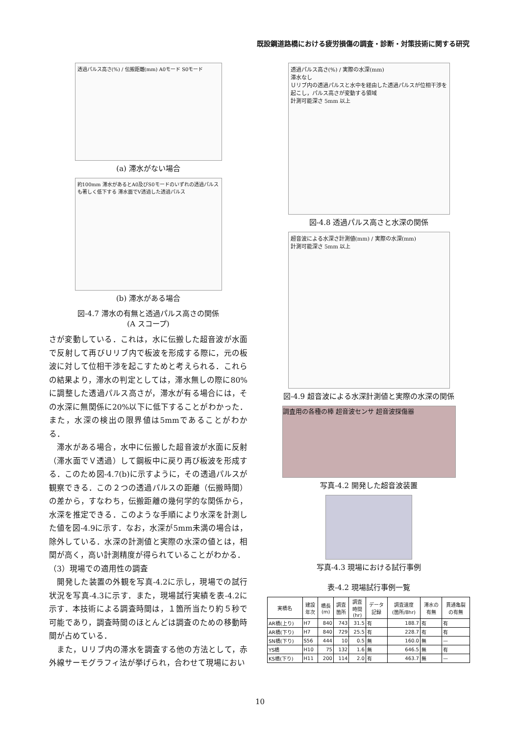既設鋼道路橋における疲労損傷の調査・診断・対策技術に関する研究
透過パルス高さ(%) / 伝搬距離(mm) A0モード S0モード
(a) 滞水がない場合
約100mm 滞水があるとA0及びS0モードのいずれの透過パルスも著しく低下する 滞水面でV透過した透過パルス
(b) 滞水がある場合
図-4.7 滞水の有無と透過パルス高さの関係
(A スコープ)
さが変動している．これは，水に伝搬した超音波が水面で反射して再びＵリブ内で板波を形成する際に，元の板波に対して位相干渉を起こすためと考えられる．これらの結果より，滞水の判定としては，滞水無しの際に80%に調整した透過パルス高さが，滞水が有る場合には，その水深に無関係に20%以下に低下することがわかった．また，水深の検出の限界値は5mmであることがわかる．
　滞水がある場合，水中に伝搬した超音波が水面に反射（滞水面でＶ透過）して鋼板中に戻り再び板波を形成する．このため図-4.7(b)に示すように，その透過パルスが観察できる．この２つの透過パルスの距離（伝搬時間）の差から，すなわち，伝搬距離の幾何学的な関係から，水深を推定できる．このような手順により水深を計測した値を図-4.9に示す．なお，水深が5mm未満の場合は，除外している．水深の計測値と実際の水深の値とは，相関が高く，高い計測精度が得られていることがわかる．
（3）現場での適用性の調査
　開発した装置の外観を写真-4.2に示し，現場での試行状況を写真-4.3に示す．また，現場試行実績を表-4.2に示す．本技術による調査時間は，１箇所当たり約５秒で可能であり，調査時間のほとんどは調査のための移動時間が占めている．
　また，Ｕリブ内の滞水を調査する他の方法として，赤外線サーモグラフィ法が挙げられ，合わせて現場におい
透過パルス高さ(%) / 実際の水深(mm)
滞水なし
Ｕリブ内の透過パルスと水中を経由した透過パルスが位相干渉を起こし，パルス高さが変動する領域
計測可能深さ 5mm 以上
図-4.8 透過パルス高さと水深の関係
超音波による水深さ計測値(mm) / 実際の水深(mm)
計測可能深さ 5mm 以上
図-4.9 超音波による水深計測値と実際の水深の関係
調査用の各種の棒 超音波センサ 超音波探傷器
写真-4.2 開発した超音波装置
写真-4.3 現場における試行事例
表-4.2 現場試行事例一覧
| 実橋名 | 建設 年次 | 橋長 (m) | 調査 箇所 | 調査 時間 (hr) | データ 記録 | 調査速度 (箇所/8hr) | 滞水の 有無 | 貫通亀裂 の有無 |
| --- | --- | --- | --- | --- | --- | --- | --- | --- |
| AR橋(上り) | H7 | 840 | 743 | 31.5 | 有 | 188.7 | 有 | 有 |
| AR橋(下り) | H7 | 840 | 729 | 25.5 | 有 | 228.7 | 有 | 有 |
| SN橋(下り) | S56 | 444 | 10 | 0.5 | 無 | 160.0 | 無 | — |
| YS橋 | H10 | 75 | 132 | 1.6 | 無 | 646.5 | 無 | 有 |
| KS橋(下り) | H11 | 200 | 114 | 2.0 | 有 | 463.7 | 無 | — |
10